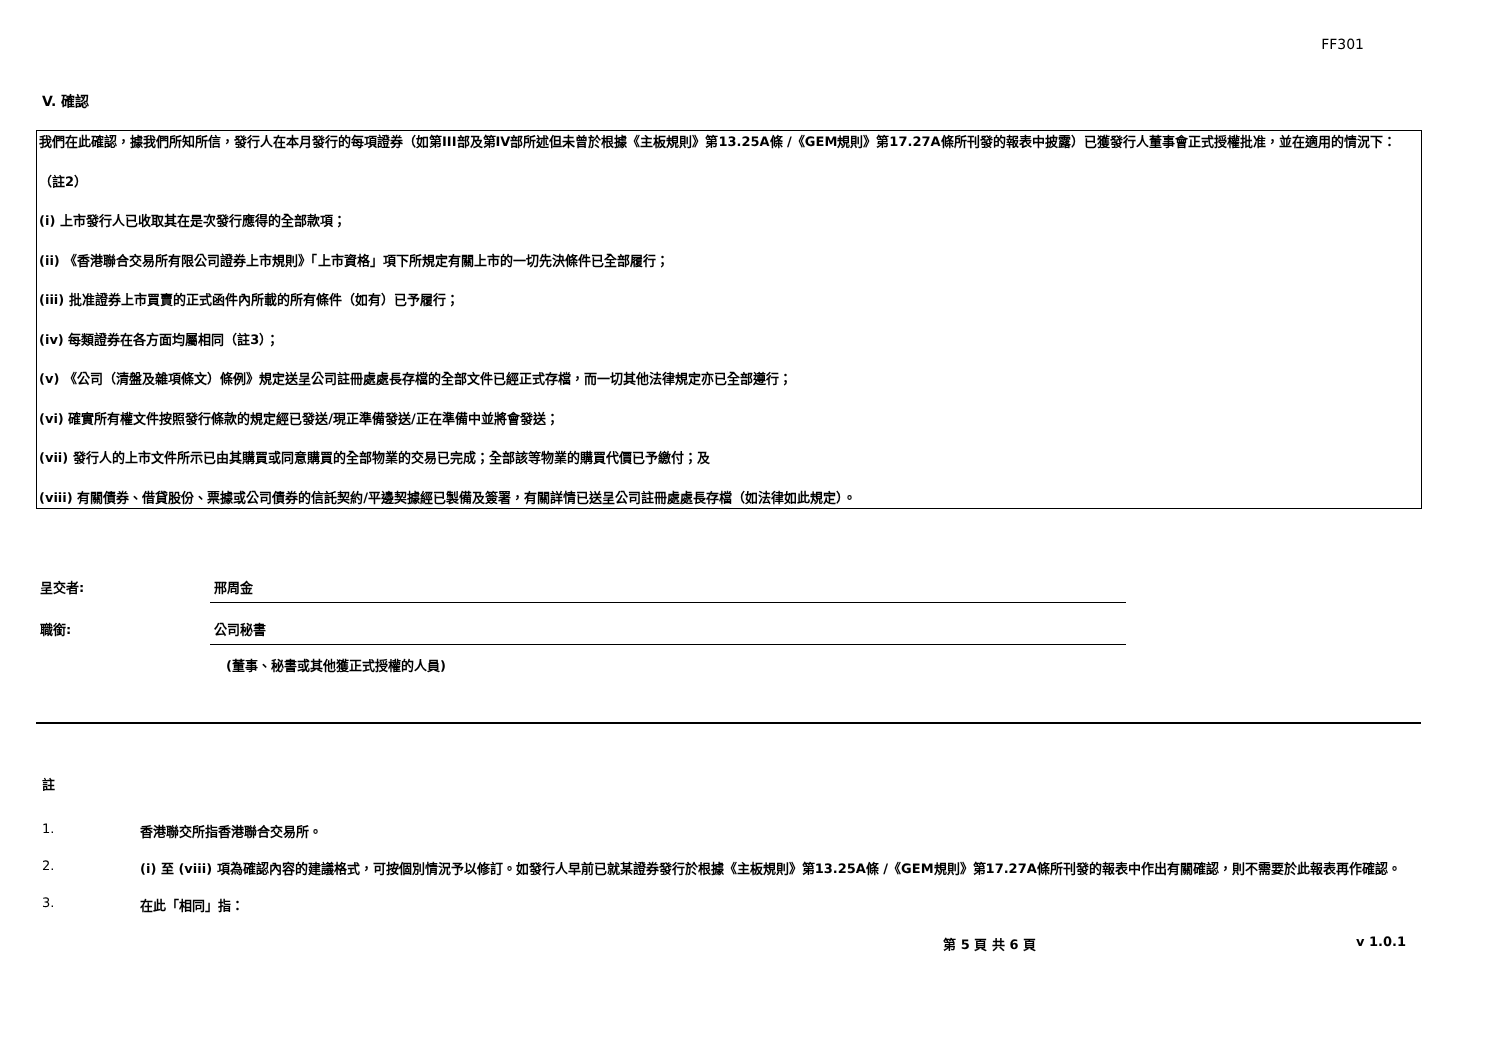FF301
V. 確認
我們在此確認，據我們所知所信，發行人在本月發行的每項證券（如第III部及第IV部所述但未曾於根據《主板規則》第13.25A條 /《GEM規則》第17.27A條所刊發的報表中披露）已獲發行人董事會正式授權批准，並在適用的情況下：
（註2）
(i) 上市發行人已收取其在是次發行應得的全部款項；
(ii) 《香港聯合交易所有限公司證券上市規則》「上市資格」項下所規定有關上市的一切先決條件已全部履行；
(iii) 批准證券上市買賣的正式函件內所載的所有條件（如有）已予履行；
(iv) 每類證券在各方面均屬相同（註3）；
(v) 《公司（清盤及雜項條文）條例》規定送呈公司註冊處處長存檔的全部文件已經正式存檔，而一切其他法律規定亦已全部遵行；
(vi) 確實所有權文件按照發行條款的規定經已發送/現正準備發送/正在準備中並將會發送；
(vii) 發行人的上市文件所示已由其購買或同意購買的全部物業的交易已完成；全部該等物業的購買代價已予繳付；及
(viii) 有關債券、借貸股份、票據或公司債券的信託契約/平邊契據經已製備及簽署，有關詳情已送呈公司註冊處處長存檔（如法律如此規定）。
呈交者: 邢周金
職銜: 公司秘書
(董事、秘書或其他獲正式授權的人員)
註
1. 香港聯交所指香港聯合交易所。
2. (i) 至 (viii) 項為確認內容的建議格式，可按個別情況予以修訂。如發行人早前已就某證券發行於根據《主板規則》第13.25A條 /《GEM規則》第17.27A條所刊發的報表中作出有關確認，則不需要於此報表再作確認。
3. 在此「相同」指：
第 5 頁 共 6 頁 v 1.0.1